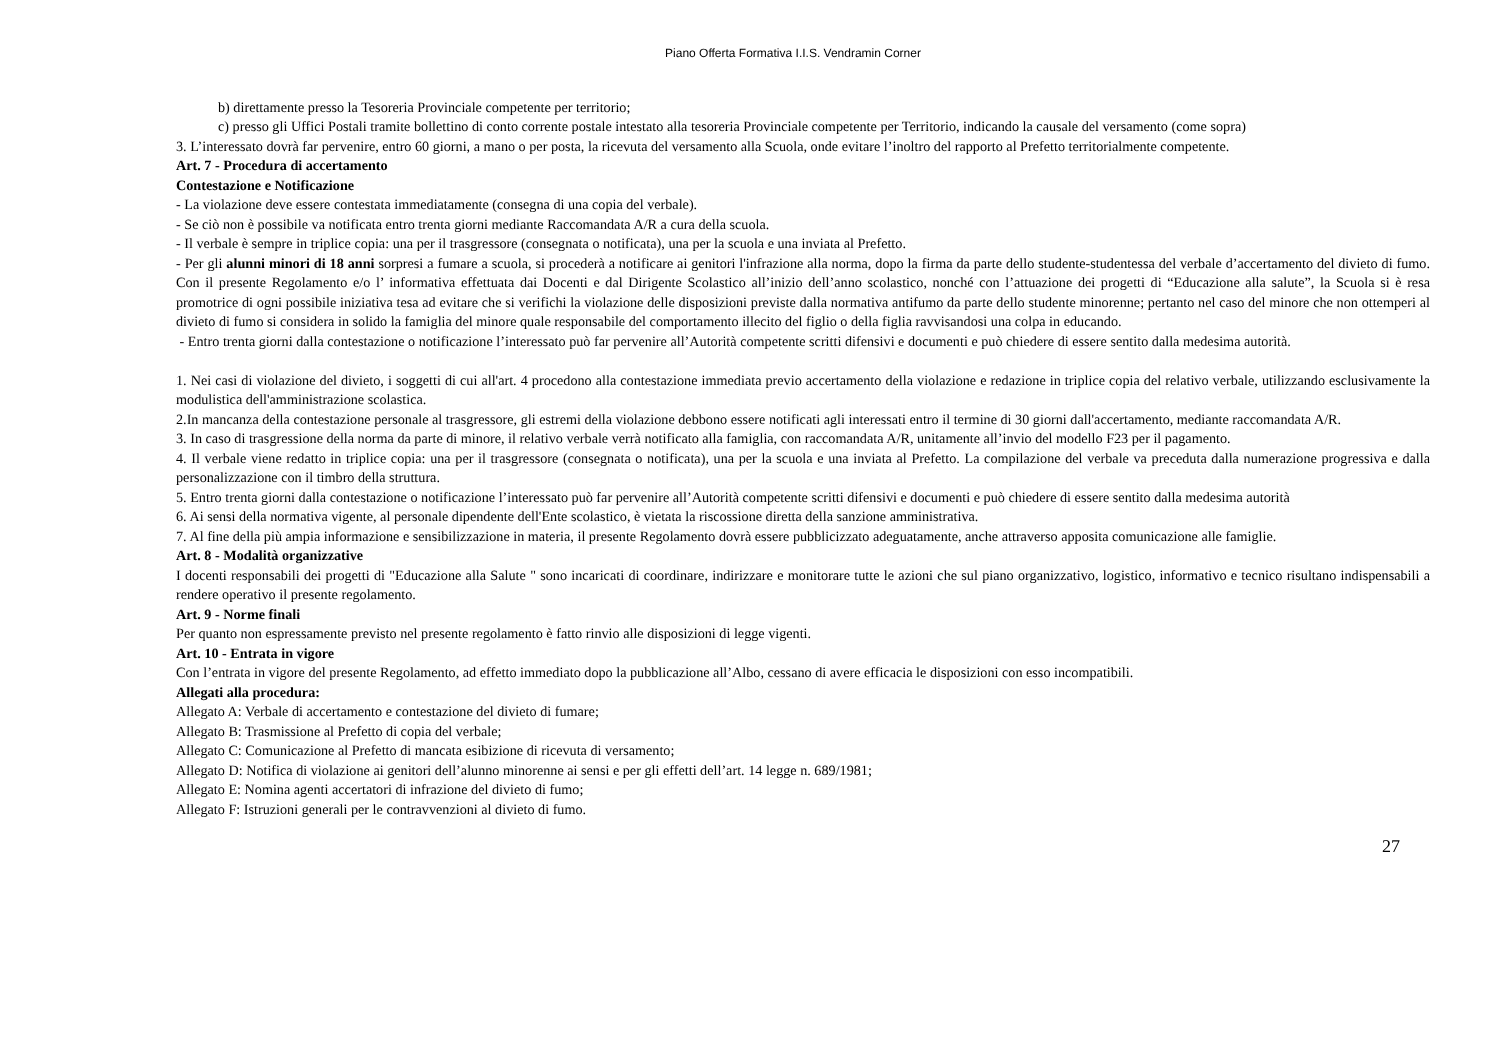Piano Offerta Formativa I.I.S. Vendramin Corner
b) direttamente presso la Tesoreria Provinciale competente per territorio;
c) presso gli Uffici Postali tramite bollettino di conto corrente postale intestato alla tesoreria Provinciale competente per Territorio, indicando la causale del versamento (come sopra)
3. L’interessato dovrà far pervenire, entro 60 giorni, a mano o per posta, la ricevuta del versamento alla Scuola, onde evitare l’inoltro del rapporto al Prefetto territorialmente competente.
Art. 7 - Procedura di accertamento
Contestazione e Notificazione
- La violazione deve essere contestata immediatamente (consegna di una copia del verbale).
- Se ciò non è possibile va notificata entro trenta giorni mediante Raccomandata A/R a cura della scuola.
- Il verbale è sempre in triplice copia: una per il trasgressore (consegnata o notificata), una per la scuola e una inviata al Prefetto.
- Per gli alunni minori di 18 anni sorpresi a fumare a scuola, si procederà a notificare ai genitori l'infrazione alla norma, dopo la firma da parte dello studente-studentessa del verbale d’accertamento del divieto di fumo. Con il presente Regolamento e/o l’ informativa effettuata dai Docenti e dal Dirigente Scolastico all’inizio dell’anno scolastico, nonché con l’attuazione dei progetti di “Educazione alla salute”, la Scuola si è resa promotrice di ogni possibile iniziativa tesa ad evitare che si verifichi la violazione delle disposizioni previste dalla normativa antifumo da parte dello studente minorenne; pertanto nel caso del minore che non ottemperi al divieto di fumo si considera in solido la famiglia del minore quale responsabile del comportamento illecito del figlio o della figlia ravvisandosi una colpa in educando.
- Entro trenta giorni dalla contestazione o notificazione l’interessato può far pervenire all’Autorità competente scritti difensivi e documenti e può chiedere di essere sentito dalla medesima autorità.
1. Nei casi di violazione del divieto, i soggetti di cui all'art. 4 procedono alla contestazione immediata previo accertamento della violazione e redazione in triplice copia del relativo verbale, utilizzando esclusivamente la modulistica dell'amministrazione scolastica.
2.In mancanza della contestazione personale al trasgressore, gli estremi della violazione debbono essere notificati agli interessati entro il termine di 30 giorni dall'accertamento, mediante raccomandata A/R.
3. In caso di trasgressione della norma da parte di minore, il relativo verbale verrà notificato alla famiglia, con raccomandata A/R, unitamente all’invio del modello F23 per il pagamento.
4. Il verbale viene redatto in triplice copia: una per il trasgressore (consegnata o notificata), una per la scuola e una inviata al Prefetto. La compilazione del verbale va preceduta dalla numerazione progressiva e dalla personalizzazione con il timbro della struttura.
5. Entro trenta giorni dalla contestazione o notificazione l’interessato può far pervenire all’Autorità competente scritti difensivi e documenti e può chiedere di essere sentito dalla medesima autorità
6. Ai sensi della normativa vigente, al personale dipendente dell'Ente scolastico, è vietata la riscossione diretta della sanzione amministrativa.
7. Al fine della più ampia informazione e sensibilizzazione in materia, il presente Regolamento dovrà essere pubblicizzato adeguatamente, anche attraverso apposita comunicazione alle famiglie.
Art. 8 - Modalità organizzative
I docenti responsabili dei progetti di "Educazione alla Salute " sono incaricati di coordinare, indirizzare e monitorare tutte le azioni che sul piano organizzativo, logistico, informativo e tecnico risultano indispensabili a rendere operativo il presente regolamento.
Art. 9 - Norme finali
Per quanto non espressamente previsto nel presente regolamento è fatto rinvio alle disposizioni di legge vigenti.
Art. 10 - Entrata in vigore
Con l’entrata in vigore del presente Regolamento, ad effetto immediato dopo la pubblicazione all’Albo, cessano di avere efficacia le disposizioni con esso incompatibili.
Allegati alla procedura:
Allegato A: Verbale di accertamento e contestazione del divieto di fumare;
Allegato B: Trasmissione al Prefetto di copia del verbale;
Allegato C: Comunicazione al Prefetto di mancata esibizione di ricevuta di versamento;
Allegato D: Notifica di violazione ai genitori dell’alunno minorenne ai sensi e per gli effetti dell’art. 14 legge n. 689/1981;
Allegato E: Nomina agenti accertatori di infrazione del divieto di fumo;
Allegato F: Istruzioni generali per le contravvenzioni al divieto di fumo.
27